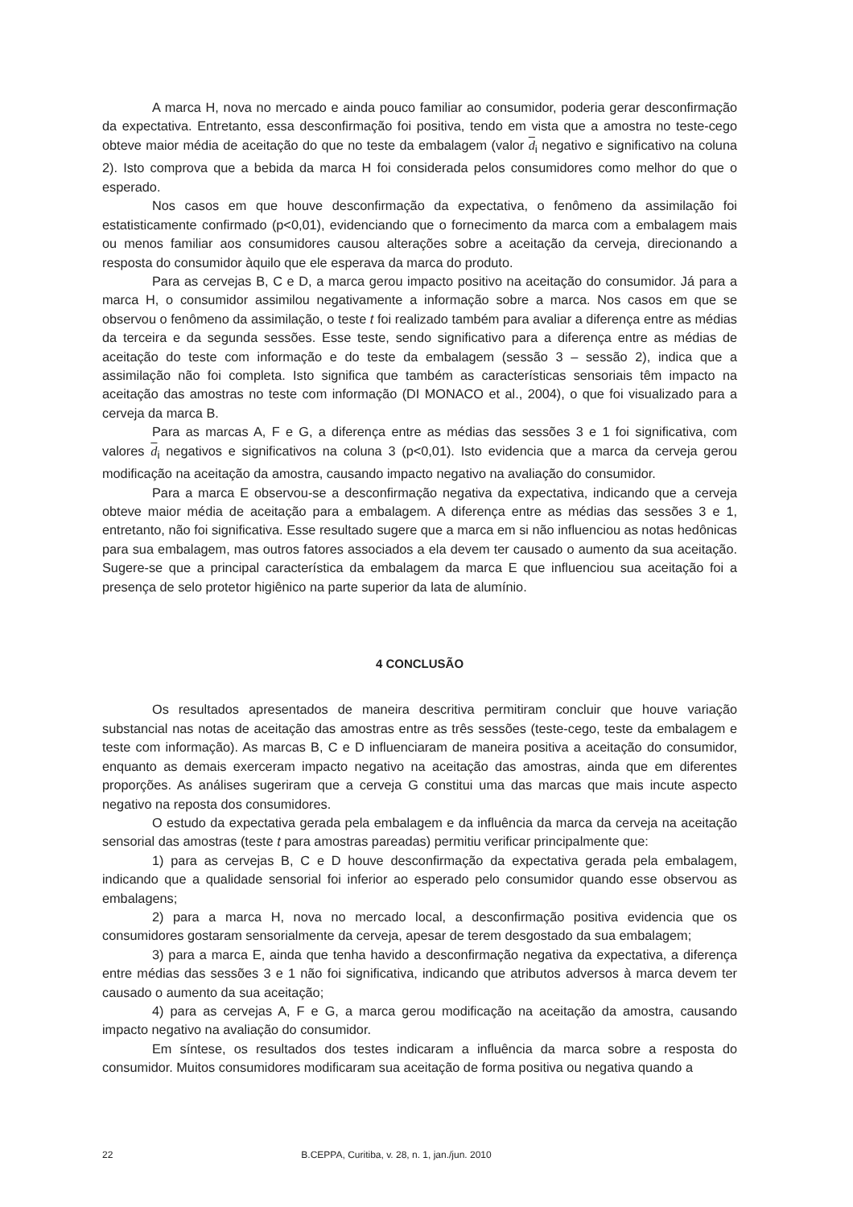A marca H, nova no mercado e ainda pouco familiar ao consumidor, poderia gerar desconfirmação da expectativa. Entretanto, essa desconfirmação foi positiva, tendo em vista que a amostra no teste-cego obteve maior média de aceitação do que no teste da embalagem (valor d<sub>i</sub> negativo e significativo na coluna 2). Isto comprova que a bebida da marca H foi considerada pelos consumidores como melhor do que o esperado.
Nos casos em que houve desconfirmação da expectativa, o fenômeno da assimilação foi estatisticamente confirmado (p<0,01), evidenciando que o fornecimento da marca com a embalagem mais ou menos familiar aos consumidores causou alterações sobre a aceitação da cerveja, direcionando a resposta do consumidor àquilo que ele esperava da marca do produto.
Para as cervejas B, C e D, a marca gerou impacto positivo na aceitação do consumidor. Já para a marca H, o consumidor assimilou negativamente a informação sobre a marca. Nos casos em que se observou o fenômeno da assimilação, o teste t foi realizado também para avaliar a diferença entre as médias da terceira e da segunda sessões. Esse teste, sendo significativo para a diferença entre as médias de aceitação do teste com informação e do teste da embalagem (sessão 3 – sessão 2), indica que a assimilação não foi completa. Isto significa que também as características sensoriais têm impacto na aceitação das amostras no teste com informação (DI MONACO et al., 2004), o que foi visualizado para a cerveja da marca B.
Para as marcas A, F e G, a diferença entre as médias das sessões 3 e 1 foi significativa, com valores d<sub>i</sub> negativos e significativos na coluna 3 (p<0,01). Isto evidencia que a marca da cerveja gerou modificação na aceitação da amostra, causando impacto negativo na avaliação do consumidor.
Para a marca E observou-se a desconfirmação negativa da expectativa, indicando que a cerveja obteve maior média de aceitação para a embalagem. A diferença entre as médias das sessões 3 e 1, entretanto, não foi significativa. Esse resultado sugere que a marca em si não influenciou as notas hedônicas para sua embalagem, mas outros fatores associados a ela devem ter causado o aumento da sua aceitação. Sugere-se que a principal característica da embalagem da marca E que influenciou sua aceitação foi a presença de selo protetor higiênico na parte superior da lata de alumínio.
4 CONCLUSÃO
Os resultados apresentados de maneira descritiva permitiram concluir que houve variação substancial nas notas de aceitação das amostras entre as três sessões (teste-cego, teste da embalagem e teste com informação). As marcas B, C e D influenciaram de maneira positiva a aceitação do consumidor, enquanto as demais exerceram impacto negativo na aceitação das amostras, ainda que em diferentes proporções. As análises sugeriram que a cerveja G constitui uma das marcas que mais incute aspecto negativo na reposta dos consumidores.
O estudo da expectativa gerada pela embalagem e da influência da marca da cerveja na aceitação sensorial das amostras (teste t para amostras pareadas) permitiu verificar principalmente que:
1) para as cervejas B, C e D houve desconfirmação da expectativa gerada pela embalagem, indicando que a qualidade sensorial foi inferior ao esperado pelo consumidor quando esse observou as embalagens;
2) para a marca H, nova no mercado local, a desconfirmação positiva evidencia que os consumidores gostaram sensorialmente da cerveja, apesar de terem desgostado da sua embalagem;
3) para a marca E, ainda que tenha havido a desconfirmação negativa da expectativa, a diferença entre médias das sessões 3 e 1 não foi significativa, indicando que atributos adversos à marca devem ter causado o aumento da sua aceitação;
4) para as cervejas A, F e G, a marca gerou modificação na aceitação da amostra, causando impacto negativo na avaliação do consumidor.
Em síntese, os resultados dos testes indicaram a influência da marca sobre a resposta do consumidor. Muitos consumidores modificaram sua aceitação de forma positiva ou negativa quando a
22 B.CEPPA, Curitiba, v. 28, n. 1, jan./jun. 2010